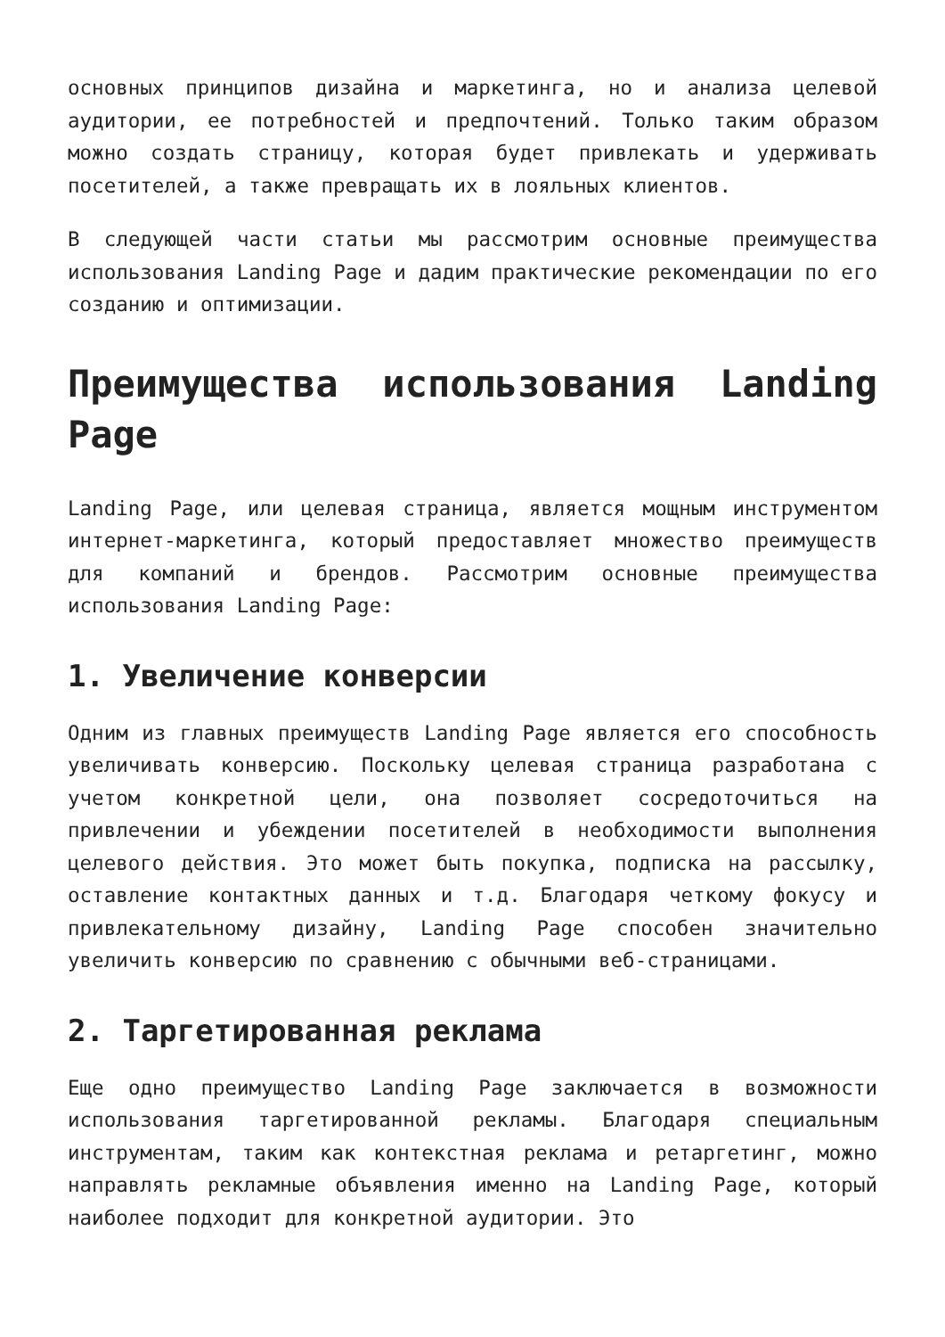основных принципов дизайна и маркетинга, но и анализа целевой аудитории, ее потребностей и предпочтений. Только таким образом можно создать страницу, которая будет привлекать и удерживать посетителей, а также превращать их в лояльных клиентов.
В следующей части статьи мы рассмотрим основные преимущества использования Landing Page и дадим практические рекомендации по его созданию и оптимизации.
Преимущества использования Landing Page
Landing Page, или целевая страница, является мощным инструментом интернет-маркетинга, который предоставляет множество преимуществ для компаний и брендов. Рассмотрим основные преимущества использования Landing Page:
1. Увеличение конверсии
Одним из главных преимуществ Landing Page является его способность увеличивать конверсию. Поскольку целевая страница разработана с учетом конкретной цели, она позволяет сосредоточиться на привлечении и убеждении посетителей в необходимости выполнения целевого действия. Это может быть покупка, подписка на рассылку, оставление контактных данных и т.д. Благодаря четкому фокусу и привлекательному дизайну, Landing Page способен значительно увеличить конверсию по сравнению с обычными веб-страницами.
2. Таргетированная реклама
Еще одно преимущество Landing Page заключается в возможности использования таргетированной рекламы. Благодаря специальным инструментам, таким как контекстная реклама и ретаргетинг, можно направлять рекламные объявления именно на Landing Page, который наиболее подходит для конкретной аудитории. Это